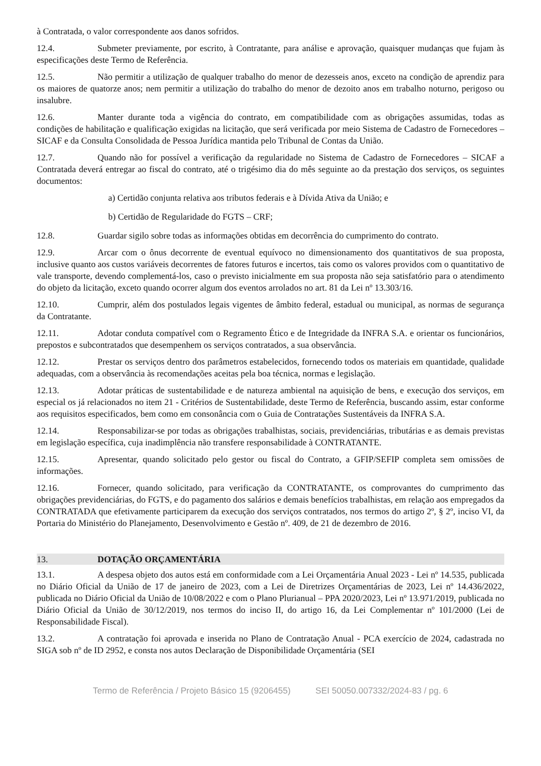à Contratada, o valor correspondente aos danos sofridos.
12.4. Submeter previamente, por escrito, à Contratante, para análise e aprovação, quaisquer mudanças que fujam às especificações deste Termo de Referência.
12.5. Não permitir a utilização de qualquer trabalho do menor de dezesseis anos, exceto na condição de aprendiz para os maiores de quatorze anos; nem permitir a utilização do trabalho do menor de dezoito anos em trabalho noturno, perigoso ou insalubre.
12.6. Manter durante toda a vigência do contrato, em compatibilidade com as obrigações assumidas, todas as condições de habilitação e qualificação exigidas na licitação, que será verificada por meio Sistema de Cadastro de Fornecedores – SICAF e da Consulta Consolidada de Pessoa Jurídica mantida pelo Tribunal de Contas da União.
12.7. Quando não for possível a verificação da regularidade no Sistema de Cadastro de Fornecedores – SICAF a Contratada deverá entregar ao fiscal do contrato, até o trigésimo dia do mês seguinte ao da prestação dos serviços, os seguintes documentos:
a) Certidão conjunta relativa aos tributos federais e à Dívida Ativa da União; e
b) Certidão de Regularidade do FGTS – CRF;
12.8. Guardar sigilo sobre todas as informações obtidas em decorrência do cumprimento do contrato.
12.9. Arcar com o ônus decorrente de eventual equívoco no dimensionamento dos quantitativos de sua proposta, inclusive quanto aos custos variáveis decorrentes de fatores futuros e incertos, tais como os valores providos com o quantitativo de vale transporte, devendo complementá-los, caso o previsto inicialmente em sua proposta não seja satisfatório para o atendimento do objeto da licitação, exceto quando ocorrer algum dos eventos arrolados no art. 81 da Lei nº 13.303/16.
12.10. Cumprir, além dos postulados legais vigentes de âmbito federal, estadual ou municipal, as normas de segurança da Contratante.
12.11. Adotar conduta compatível com o Regramento Ético e de Integridade da INFRA S.A. e orientar os funcionários, prepostos e subcontratados que desempenhem os serviços contratados, a sua observância.
12.12. Prestar os serviços dentro dos parâmetros estabelecidos, fornecendo todos os materiais em quantidade, qualidade adequadas, com a observância às recomendações aceitas pela boa técnica, normas e legislação.
12.13. Adotar práticas de sustentabilidade e de natureza ambiental na aquisição de bens, e execução dos serviços, em especial os já relacionados no item 21 - Critérios de Sustentabilidade, deste Termo de Referência, buscando assim, estar conforme aos requisitos especificados, bem como em consonância com o Guia de Contratações Sustentáveis da INFRA S.A.
12.14. Responsabilizar-se por todas as obrigações trabalhistas, sociais, previdenciárias, tributárias e as demais previstas em legislação específica, cuja inadimplência não transfere responsabilidade à CONTRATANTE.
12.15. Apresentar, quando solicitado pelo gestor ou fiscal do Contrato, a GFIP/SEFIP completa sem omissões de informações.
12.16. Fornecer, quando solicitado, para verificação da CONTRATANTE, os comprovantes do cumprimento das obrigações previdenciárias, do FGTS, e do pagamento dos salários e demais benefícios trabalhistas, em relação aos empregados da CONTRATADA que efetivamente participarem da execução dos serviços contratados, nos termos do artigo 2º, § 2º, inciso VI, da Portaria do Ministério do Planejamento, Desenvolvimento e Gestão nº. 409, de 21 de dezembro de 2016.
13. DOTAÇÃO ORÇAMENTÁRIA
13.1. A despesa objeto dos autos está em conformidade com a Lei Orçamentária Anual 2023 - Lei nº 14.535, publicada no Diário Oficial da União de 17 de janeiro de 2023, com a Lei de Diretrizes Orçamentárias de 2023, Lei nº 14.436/2022, publicada no Diário Oficial da União de 10/08/2022 e com o Plano Plurianual – PPA 2020/2023, Lei nº 13.971/2019, publicada no Diário Oficial da União de 30/12/2019, nos termos do inciso II, do artigo 16, da Lei Complementar nº 101/2000 (Lei de Responsabilidade Fiscal).
13.2. A contratação foi aprovada e inserida no Plano de Contratação Anual - PCA exercício de 2024, cadastrada no SIGA sob nº de ID 2952, e consta nos autos Declaração de Disponibilidade Orçamentária (SEI
Termo de Referência / Projeto Básico 15 (9206455) SEI 50050.007332/2024-83 / pg. 6